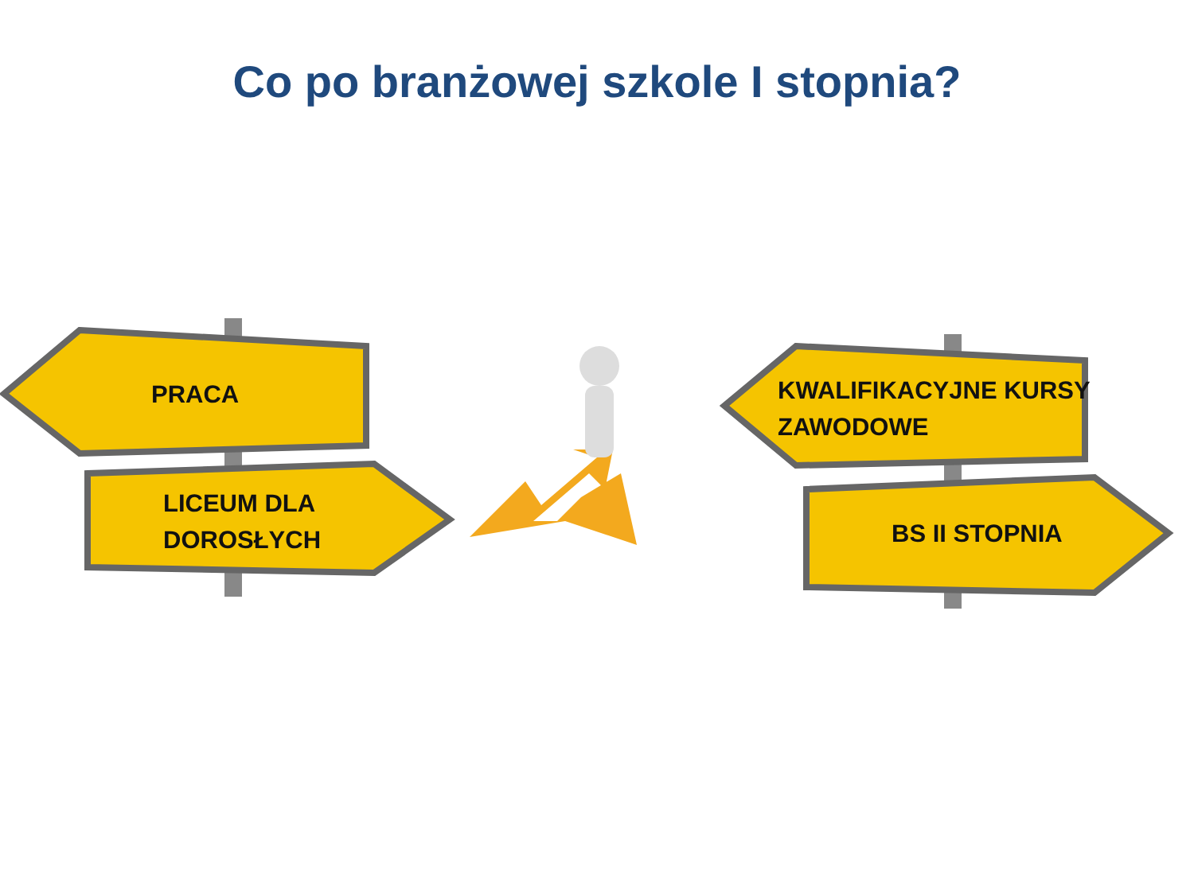Co po branżowej szkole I stopnia?
PRACA
LICEUM DLA
DOROSŁYCH
KWALIFIKACYJNE KURSY
ZAWODOWE
BS II STOPNIA